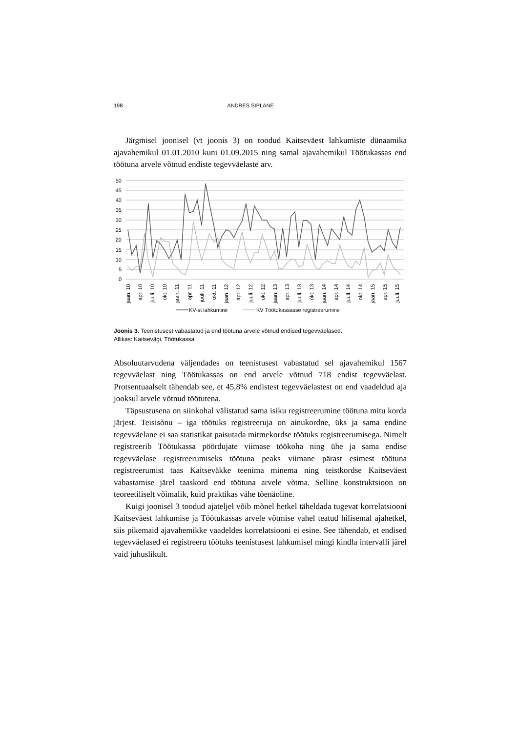198 ANDRES SIPLANE
Järgmisel joonisel (vt joonis 3) on toodud Kaitseväest lahkumiste dünaamika ajavahemikul 01.01.2010 kuni 01.09.2015 ning samal ajavahemikul Töötukassas end töötuna arvele võtnud endiste tegevväelaste arv.
50
45
40
35
30
25
20
15
10
5
0
jaan. 10
apr. 10
juuli. 10
okt. 10
jaan. 11
apr. 11
juuli. 11
okt. 11
jaan. 12
apr. 12
juuli. 12
okt. 12
jaan. 13
apr. 13
juuli. 13
okt. 13
jaan. 14
apr. 14
juuli. 14
okt. 14
jaan. 15
apr. 15
juuli. 15
KV-st lahkumine
KV Töötukassasse registreerumine
Joonis 3. Teenistusest vabastatud ja end töötuna arvele võtnud endised tegevväelased.
Allikas: Kaitsevägi, Töötukassa
Absoluutarvudena väljendades on teenistusest vabastatud sel ajavahemikul 1567 tegevväelast ning Töötukassas on end arvele võtnud 718 endist tegevväelast. Protsentuaalselt tähendab see, et 45,8% endistest tegevväelastest on end vaadeldud aja jooksul arvele võtnud töötutena.
Täpsustusena on siinkohal välistatud sama isiku registreerumine töötuna mitu korda järjest. Teisisõnu – iga töötuks registreeruja on ainukordne, üks ja sama endine tegevväelane ei saa statistikat paisutada mitmekordse töötuks registreerumisega. Nimelt registreerib Töötukassa pöördujate viimase töökoha ning ühe ja sama endise tegevväelase registreerumiseks töötuna peaks viimane pärast esimest töötuna registreerumist taas Kaitseväkke teenima minema ning teistkordse Kaitseväest vabastamise järel taaskord end töötuna arvele võtma. Selline konstruktsioon on teoreetiliselt võimalik, kuid praktikas vähe tõenäoline.
Kuigi joonisel 3 toodud ajateljel võib mõnel hetkel täheldada tugevat korrelatsiooni Kaitseväest lahkumise ja Töötukassas arvele võtmise vahel teatud hilisemal ajahetkel, siis pikemaid ajavahemikke vaadeldes korrelatsiooni ei esine. See tähendab, et endised tegevväelased ei registreeru töötuks teenistusest lahkumisel mingi kindla intervalli järel vaid juhuslikult.